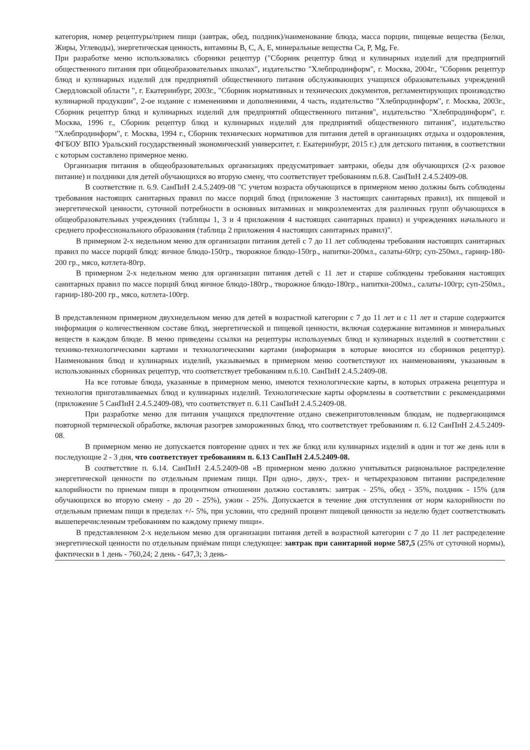категория, номер рецептуры/прием пищи (завтрак, обед, полдник)/наименование блюда, масса порции, пищевые вещества (Белки, Жиры, Углеводы), энергетическая ценность, витамины B, C, A, E, минеральные вещества Ca, P, Mg, Fe.
При разработке меню использовались сборники рецептур ("Сборник рецептур блюд и кулинарных изделий для предприятий общественного питания при общеобразовательных школах", издательство "Хлебпродинформ", г. Москва, 2004г., "Сборник рецептур блюд и кулинарных изделий для предприятий общественного питания обслуживающих учащихся образовательных учреждений Свердловской области ", г. Екатеринбург, 2003г., "Сборник нормативных и технических документов, регламентирующих производство кулинарной продукции", 2-ое издание с изменениями и дополнениями, 4 часть, издательство "Хлебпродинформ", г. Москва, 2003г., Сборник рецептур блюд и кулинарных изделий для предприятий общественного питания", издательство "Хлебпродинформ", г. Москва, 1996 г., Сборник рецептур блюд и кулинарных изделий для предприятий общественного питания", издательство "Хлебпродинформ", г. Москва, 1994 г., Сборник технических нормативов для питания детей в организациях отдыха и оздоровления, ФГБОУ ВПО Уральский государственный экономический университет, г. Екатеринбург, 2015 г.) для детского питания, в соответствии с которым составлено примерное меню.
Организация питания в общеобразовательных организациях предусматривает завтраки, обеды для обучающихся (2-х разовое питание) и полдники для детей обучающихся во вторую смену, что соответствует требованиям п.6.8. СанПиН 2.4.5.2409-08.
В соответствие п. 6.9. СанПиН 2.4.5.2409-08 "С учетом возраста обучающихся в примерном меню должны быть соблюдены требования настоящих санитарных правил по массе порций блюд (приложение 3 настоящих санитарных правил), их пищевой и энергетической ценности, суточной потребности в основных витаминах и микроэлементах для различных групп обучающихся в общеобразовательных учреждениях (таблицы 1, 3 и 4 приложения 4 настоящих санитарных правил) и учреждениях начального и среднего профессионального образования (таблица 2 приложения 4 настоящих санитарных правил)".
В примерном 2-х недельном меню для организации питания детей с 7 до 11 лет соблюдены требования настоящих санитарных правил по массе порций блюд: яичное блюдо-150гр., творожное блюдо-150гр., напитки-200мл., салаты-60гр; суп-250мл., гарнир-180-200 гр., мясо, котлета-80гр.
В примерном 2-х недельном меню для организации питания детей с 11 лет и старше соблюдены требования настоящих санитарных правил по массе порций блюд яичное блюдо-180гр., творожное блюдо-180гр., напитки-200мл., салаты-100гр; суп-250мл., гарнир-180-200 гр., мясо, котлета-100гр.
В представленном примерном двухнедельном меню для детей в возрастной категории с 7 до 11 лет и с 11 лет и старше содержится информация о количественном составе блюд, энергетической и пищевой ценности, включая содержание витаминов и минеральных веществ в каждом блюде. В меню приведены ссылки на рецептуры используемых блюд и кулинарных изделий в соответствии с технико-технологическими картами и технологическими картами (информация в которые вносится из сборников рецептур). Наименования блюд и кулинарных изделий, указываемых в примерном меню соответствуют их наименованиям, указанным в использованных сборниках рецептур, что соответствует требованиям п.6.10. СанПиН 2.4.5.2409-08.
На все готовые блюда, указанные в примерном меню, имеются технологические карты, в которых отражена рецептура и технология приготавливаемых блюд и кулинарных изделий. Технологические карты оформлены в соответствии с рекомендациями (приложение 5 СанПиН 2.4.5.2409-08), что соответствует п. 6.11 СанПиН 2.4.5.2409-08.
При разработке меню для питания учащихся предпочтение отдано свежеприготовленным блюдам, не подвергающимся повторной термической обработке, включая разогрев замороженных блюд, что соответствует требованиям п. 6.12 СанПиН 2.4.5.2409-08.
В примерном меню не допускается повторение одних и тех же блюд или кулинарных изделий в один и тот же день или в последующие 2 - 3 дня, что соответствует требованиям п. 6.13 СанПиН 2.4.5.2409-08.
В соответствие п. 6.14. СанПиН 2.4.5.2409-08 «В примерном меню должно учитываться рациональное распределение энергетической ценности по отдельным приемам пищи. При одно-, двух-, трех- и четырехразовом питании распределение калорийности по приемам пищи в процентном отношении должно составлять: завтрак - 25%, обед - 35%, полдник - 15% (для обучающихся во вторую смену - до 20 - 25%), ужин - 25%. Допускается в течение дня отступления от норм калорийности по отдельным приемам пищи в пределах +/- 5%, при условии, что средний процент пищевой ценности за неделю будет соответствовать вышеперечисленным требованиям по каждому приему пищи».
В представленном 2-х недельном меню для организации питания детей в возрастной категории с 7 до 11 лет распределение энергетической ценности по отдельным приёмам пищи следующее: завтрак при санитарной норме 587,5 (25% от суточной нормы), фактически в 1 день - 760,24; 2 день - 647,3; 3 день-